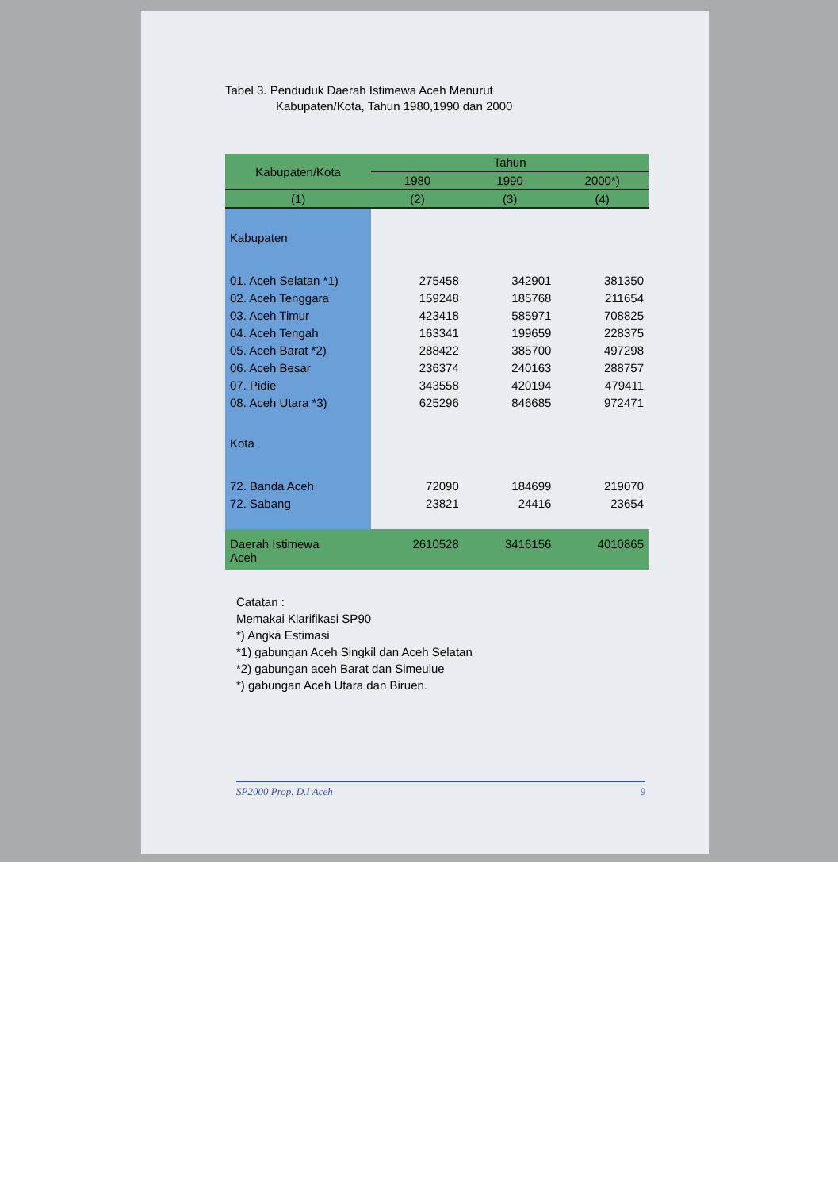Tabel 3. Penduduk Daerah Istimewa Aceh Menurut
Kabupaten/Kota, Tahun 1980,1990 dan 2000
| Kabupaten/Kota | Tahun | | |
| --- | --- | --- | --- |
| | 1980 | 1990 | 2000*) |
| (1) | (2) | (3) | (4) |
| Kabupaten | | | |
| 01. Aceh Selatan *1) | 275458 | 342901 | 381350 |
| 02. Aceh Tenggara | 159248 | 185768 | 211654 |
| 03. Aceh Timur | 423418 | 585971 | 708825 |
| 04. Aceh Tengah | 163341 | 199659 | 228375 |
| 05. Aceh Barat *2) | 288422 | 385700 | 497298 |
| 06. Aceh Besar | 236374 | 240163 | 288757 |
| 07. Pidie | 343558 | 420194 | 479411 |
| 08. Aceh Utara *3) | 625296 | 846685 | 972471 |
| Kota | | | |
| 72. Banda Aceh | 72090 | 184699 | 219070 |
| 72. Sabang | 23821 | 24416 | 23654 |
| Daerah Istimewa Aceh | 2610528 | 3416156 | 4010865 |
Catatan :
Memakai Klarifikasi SP90
*) Angka Estimasi
*1) gabungan Aceh Singkil dan Aceh Selatan
*2) gabungan aceh Barat dan Simeulue
*) gabungan Aceh Utara dan Biruen.
SP2000 Prop. D.I Aceh 9